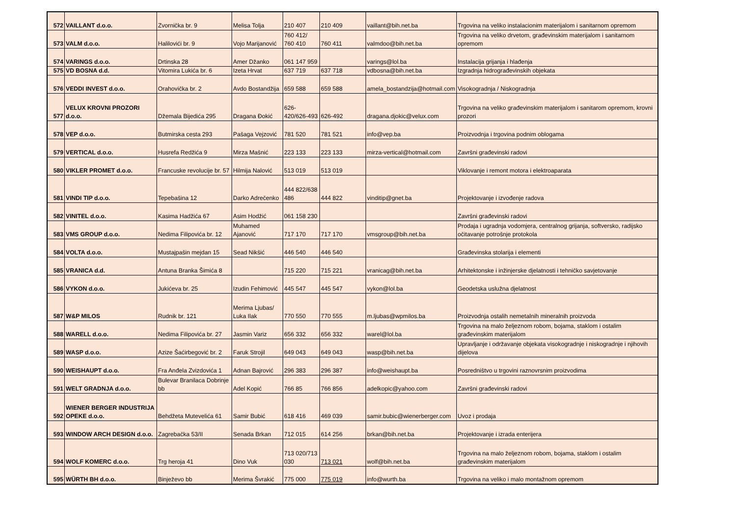| 572 | VAILLANT d.o.o. | Zvornička br. 9 | Melisa Tolja | 210 407 | 210 409 | vaillant@bih.net.ba | Trgovina na veliko instalacionim materijalom i sanitarnom opremom |
| 573 | VALM d.o.o. | Halilovići br. 9 | Vojo Marijanović | 760 412/ 760 410 | 760 411 | valmdoo@bih.net.ba | Trgovina na veliko drvetom, građevinskim materijalom i sanitarnom opremom |
| 574 | VARINGS d.o.o. | Drtinska 28 | Amer Džanko | 061 147 959 | | varings@lol.ba | Instalacija grijanja i hlađenja |
| 575 | VD BOSNA d.d. | Vitomira Lukića br. 6 | Izeta Hrvat | 637 719 | 637 718 | vdbosna@bih.net.ba | Izgradnja hidrograđevinskih objekata |
| 576 | VEDDI INVEST d.o.o. | Orahovička br. 2 | Avdo Bostandžija | 659 588 | 659 588 | amela_bostandzija@hotmail.com | Visokogradnja / Niskogradnja |
| 577 | VELUX KROVNI PROZORI d.o.o. | Džemala Bijedića 295 | Dragana Đokić | 626-420/626-493 | 626-492 | dragana.djokic@velux.com | Trgovina na veliko građevinskim materijalom i sanitarom opremom, krovni prozori |
| 578 | VEP d.o.o. | Butmirska cesta 293 | Pašaga Vejzović | 781 520 | 781 521 | info@vep.ba | Proizvodnja i trgovina podnim oblogama |
| 579 | VERTICAL d.o.o. | Husrefa Redžića 9 | Mirza Mašnić | 223 133 | 223 133 | mirza-vertical@hotmail.com | Završni građevinski radovi |
| 580 | VIKLER PROMET d.o.o. | Francuske revolucije br. 57 | Hilmija Nalović | 513 019 | 513 019 | | Viklovanje i remont motora i elektroaparata |
| 581 | VINDI TIP d.o.o. | Tepebašina 12 | Darko Adrečenko | 444 822/638 486 | 444 822 | vinditip@gnet.ba | Projektovanje i izvođenje radova |
| 582 | VINITEL d.o.o. | Kasima Hadžića 67 | Asim Hodžić | 061 158 230 | | | Završni građevinski radovi |
| 583 | VMS GROUP d.o.o. | Nedima Filipovića br. 12 | Muhamed Ajanović | 717 170 | 717 170 | vmsgroup@bih.net.ba | Prodaja i ugradnja vodomjera, centralnog grijanja, softversko, radijsko očitavanje potrošnje protokola |
| 584 | VOLTA d.o.o. | Mustajpašin mejdan 15 | Sead Nikšić | 446 540 | 446 540 | | Građevinska stolarija i elementi |
| 585 | VRANICA d.d. | Antuna Branka Šimića 8 | | 715 220 | 715 221 | vranicag@bih.net.ba | Arhitektonske i inžinjerske djelatnosti i tehničko savjetovanje |
| 586 | VYKON d.o.o. | Jukićeva br. 25 | Izudin Fehimović | 445 547 | 445 547 | vykon@lol.ba | Geodetska uslužna djelatnost |
| 587 | W&P MILOS | Rudnik br. 121 | Merima Ljubas/ Luka Ilak | 770 550 | 770 555 | m.ljubas@wpmilos.ba | Proizvodnja ostalih nemetalnih mineralnih proizvoda |
| 588 | WARELL d.o.o. | Nedima Filipovića br. 27 | Jasmin Variz | 656 332 | 656 332 | warel@lol.ba | Trgovina na malo željeznom robom, bojama, staklom i ostalim građevinskim materijalom |
| 589 | WASP d.o.o. | Azize Šaćirbegović br. 2 | Faruk Strojil | 649 043 | 649 043 | wasp@bih.net.ba | Upravljanje i održavanje objekata visokogradnje i niskogradnje i njihovih dijelova |
| 590 | WEISHAUPT d.o.o. | Fra Anđela Zvizdovića 1 | Adnan Bajrović | 296 383 | 296 387 | info@weishaupt.ba | Posredništvo u trgovini raznovrsnim proizvodima |
| 591 | WELT GRADNJA d.o.o. | Bulevar Branilaca Dobrinje bb | Adel Kopić | 766 85 | 766 856 | adelkopic@yahoo.com | Završni građevinski radovi |
| 592 | WIENER BERGER INDUSTRIJA OPEKE d.o.o. | Behdžeta Mutevelića 61 | Samir Bubić | 618 416 | 469 039 | samir.bubic@wienerberger.com | Uvoz i prodaja |
| 593 | WINDOW ARCH DESIGN d.o.o. | Zagrebačka 53/II | Senada Brkan | 712 015 | 614 256 | brkan@bih.net.ba | Projektovanje i izrada enterijera |
| 594 | WOLF KOMERC d.o.o. | Trg heroja 41 | Dino Vuk | 713 020/713 030 | 713 021 | wolf@bih.net.ba | Trgovina na malo željeznom robom, bojama, staklom i ostalim građevinskim materijalom |
| 595 | WÜRTH BH d.o.o. | Binježevo bb | Merima Švrakić | 775 000 | 775 019 | info@wurth.ba | Trgovina na veliko i malo montažnom opremom |